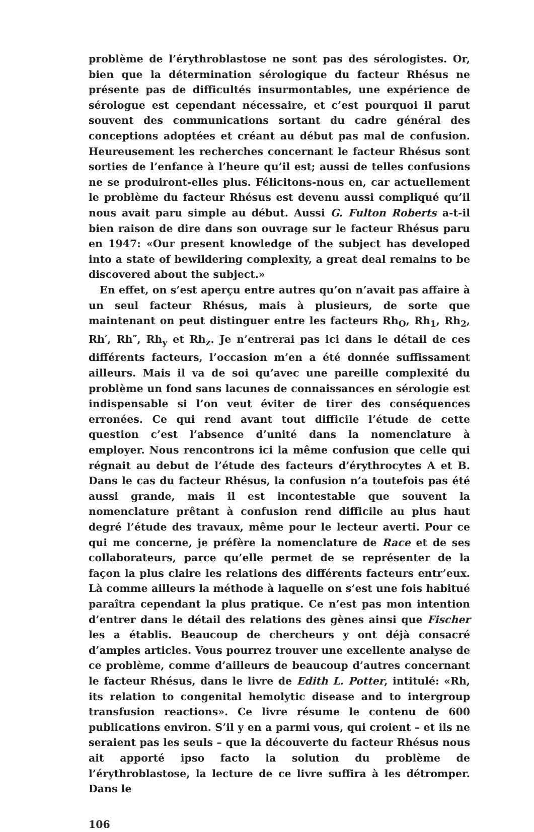problème de l’érythroblastose ne sont pas des sérologistes. Or, bien que la détermination sérologique du facteur Rhésus ne présente pas de difficultés insurmontables, une expérience de sérologue est cependant nécessaire, et c’est pourquoi il parut souvent des communications sortant du cadre général des conceptions adoptées et créant au début pas mal de confusion. Heureusement les recherches concernant le facteur Rhésus sont sorties de l’enfance à l’heure qu’il est; aussi de telles confusions ne se produiront-elles plus. Félicitons-nous en, car actuellement le problème du facteur Rhésus est devenu aussi compliqué qu’il nous avait paru simple au début. Aussi G. Fulton Roberts a-t-il bien raison de dire dans son ouvrage sur le facteur Rhésus paru en 1947: «Our present knowledge of the subject has developed into a state of bewildering complexity, a great deal remains to be discovered about the subject.»
En effet, on s’est aperçu entre autres qu’on n’avait pas affaire à un seul facteur Rhésus, mais à plusieurs, de sorte que maintenant on peut distinguer entre les facteurs Rh<sub>O</sub>, Rh<sub>1</sub>, Rh<sub>2</sub>, Rh′, Rh″, Rh<sub>y</sub> et Rh<sub>z</sub>. Je n’entrerai pas ici dans le détail de ces différents facteurs, l’occasion m’en a été donnée suffissament ailleurs. Mais il va de soi qu’avec une pareille complexité du problème un fond sans lacunes de connaissances en sérologie est indispensable si l’on veut éviter de tirer des conséquences erronées. Ce qui rend avant tout difficile l’étude de cette question c’est l’absence d’unité dans la nomenclature à employer. Nous rencontrons ici la même confusion que celle qui régnait au debut de l’étude des facteurs d’érythrocytes A et B. Dans le cas du facteur Rhésus, la confusion n’a toutefois pas été aussi grande, mais il est incontestable que souvent la nomenclature prêtant à confusion rend difficile au plus haut degré l’étude des travaux, même pour le lecteur averti. Pour ce qui me concerne, je préfère la nomenclature de Race et de ses collaborateurs, parce qu’elle permet de se représenter de la façon la plus claire les relations des différents facteurs entr’eux. Là comme ailleurs la méthode à laquelle on s’est une fois habitué paraîtra cependant la plus pratique. Ce n’est pas mon intention d’entrer dans le détail des relations des gènes ainsi que Fischer les a établis. Beaucoup de chercheurs y ont déjà consacré d’amples articles. Vous pourrez trouver une excellente analyse de ce problème, comme d’ailleurs de beaucoup d’autres concernant le facteur Rhésus, dans le livre de Edith L. Potter, intitulé: «Rh, its relation to congenital hemolytic disease and to intergroup transfusion reactions». Ce livre résume le contenu de 600 publications environ. S’il y en a parmi vous, qui croient – et ils ne seraient pas les seuls – que la découverte du facteur Rhésus nous ait apporté ipso facto la solution du problème de l’érythroblastose, la lecture de ce livre suffira à les détromper. Dans le
106